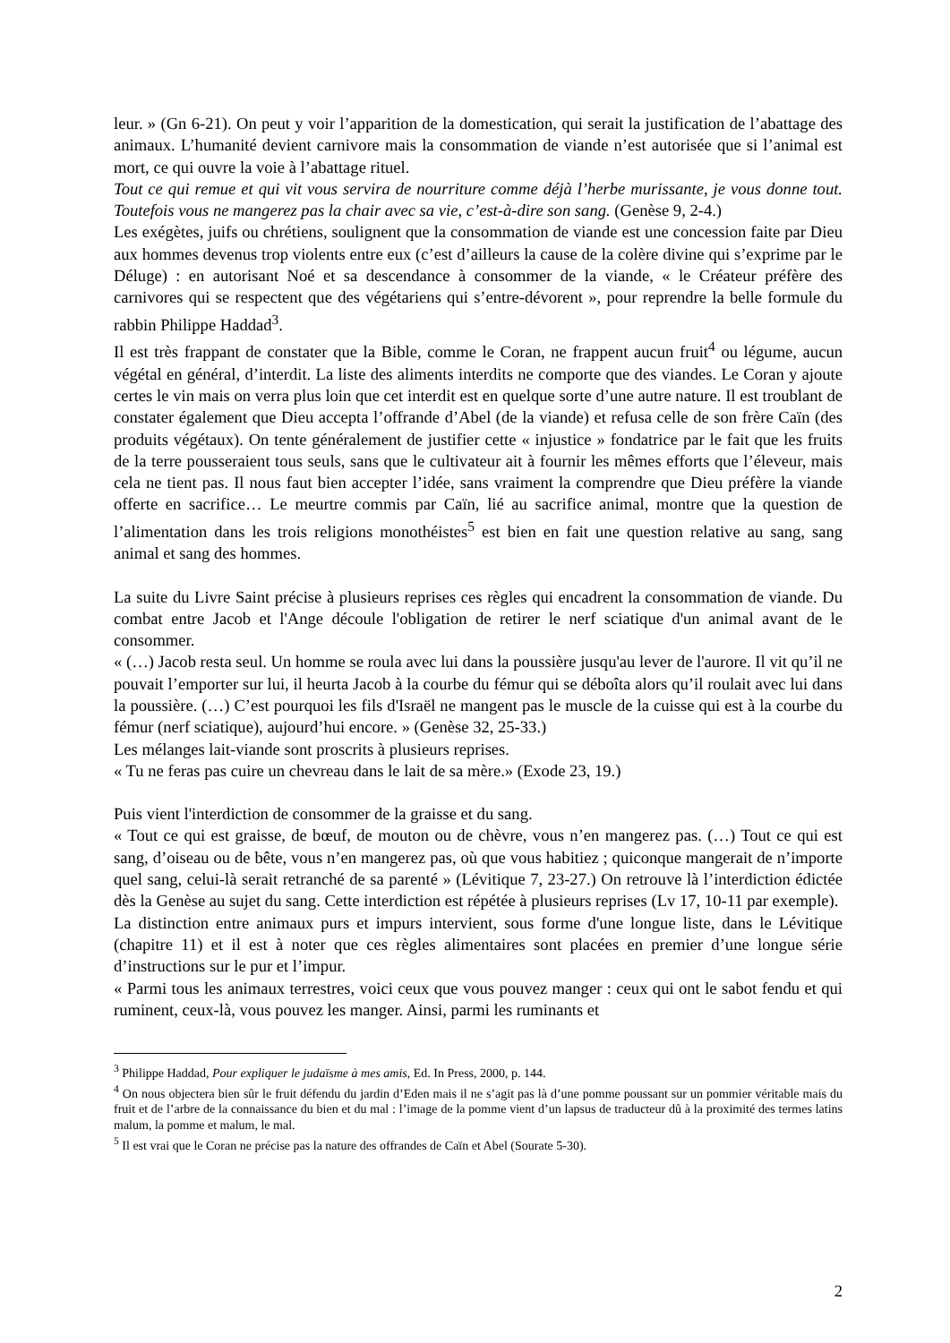leur. » (Gn 6-21). On peut y voir l’apparition de la domestication, qui serait la justification de l’abattage des animaux. L’humanité devient carnivore mais la consommation de viande n’est autorisée que si l’animal est mort, ce qui ouvre la voie à l’abattage rituel.
Tout ce qui remue et qui vit vous servira de nourriture comme déjà l’herbe murissante, je vous donne tout. Toutefois vous ne mangerez pas la chair avec sa vie, c’est-à-dire son sang. (Genèse 9, 2-4.)
Les exégètes, juifs ou chrétiens, soulignent que la consommation de viande est une concession faite par Dieu aux hommes devenus trop violents entre eux (c’est d’ailleurs la cause de la colère divine qui s’exprime par le Déluge) : en autorisant Noé et sa descendance à consommer de la viande, « le Créateur préfère des carnivores qui se respectent que des végétariens qui s’entre-dévorent », pour reprendre la belle formule du rabbin Philippe Haddad<sup>3</sup>.
Il est très frappant de constater que la Bible, comme le Coran, ne frappent aucun fruit<sup>4</sup> ou légume, aucun végétal en général, d’interdit. La liste des aliments interdits ne comporte que des viandes. Le Coran y ajoute certes le vin mais on verra plus loin que cet interdit est en quelque sorte d’une autre nature. Il est troublant de constater également que Dieu accepta l’offrande d’Abel (de la viande) et refusa celle de son frère Caïn (des produits végétaux). On tente généralement de justifier cette « injustice » fondatrice par le fait que les fruits de la terre pousseraient tous seuls, sans que le cultivateur ait à fournir les mêmes efforts que l’éleveur, mais cela ne tient pas. Il nous faut bien accepter l’idée, sans vraiment la comprendre que Dieu préfère la viande offerte en sacrifice… Le meurtre commis par Caïn, lié au sacrifice animal, montre que la question de l’alimentation dans les trois religions monothéistes<sup>5</sup> est bien en fait une question relative au sang, sang animal et sang des hommes.
La suite du Livre Saint précise à plusieurs reprises ces règles qui encadrent la consommation de viande. Du combat entre Jacob et l'Ange découle l'obligation de retirer le nerf sciatique d'un animal avant de le consommer.
« (…) Jacob resta seul. Un homme se roula avec lui dans la poussière jusqu'au lever de l'aurore. Il vit qu’il ne pouvait l’emporter sur lui, il heurta Jacob à la courbe du fémur qui se déboîta alors qu’il roulait avec lui dans la poussière. (…) C’est pourquoi les fils d'Israël ne mangent pas le muscle de la cuisse qui est à la courbe du fémur (nerf sciatique), aujourd’hui encore. » (Genèse 32, 25-33.)
Les mélanges lait-viande sont proscrits à plusieurs reprises.
« Tu ne feras pas cuire un chevreau dans le lait de sa mère.» (Exode 23, 19.)
Puis vient l'interdiction de consommer de la graisse et du sang.
« Tout ce qui est graisse, de bœuf, de mouton ou de chèvre, vous n’en mangerez pas. (…) Tout ce qui est sang, d’oiseau ou de bête, vous n’en mangerez pas, où que vous habitiez ; quiconque mangerait de n’importe quel sang, celui-là serait retranché de sa parenté » (Lévitique 7, 23-27.) On retrouve là l’interdiction édictée dès la Genèse au sujet du sang. Cette interdiction est répétée à plusieurs reprises (Lv 17, 10-11 par exemple).
La distinction entre animaux purs et impurs intervient, sous forme d'une longue liste, dans le Lévitique (chapitre 11) et il est à noter que ces règles alimentaires sont placées en premier d’une longue série d’instructions sur le pur et l’impur.
« Parmi tous les animaux terrestres, voici ceux que vous pouvez manger : ceux qui ont le sabot fendu et qui ruminent, ceux-là, vous pouvez les manger. Ainsi, parmi les ruminants et
<sup>3</sup> Philippe Haddad, Pour expliquer le judaïsme à mes amis, Ed. In Press, 2000, p. 144.
<sup>4</sup> On nous objectera bien sûr le fruit défendu du jardin d’Eden mais il ne s’agit pas là d’une pomme poussant sur un pommier véritable mais du fruit et de l’arbre de la connaissance du bien et du mal : l’image de la pomme vient d’un lapsus de traducteur dû à la proximité des termes latins malum, la pomme et malum, le mal.
<sup>5</sup> Il est vrai que le Coran ne précise pas la nature des offrandes de Caïn et Abel (Sourate 5-30).
2